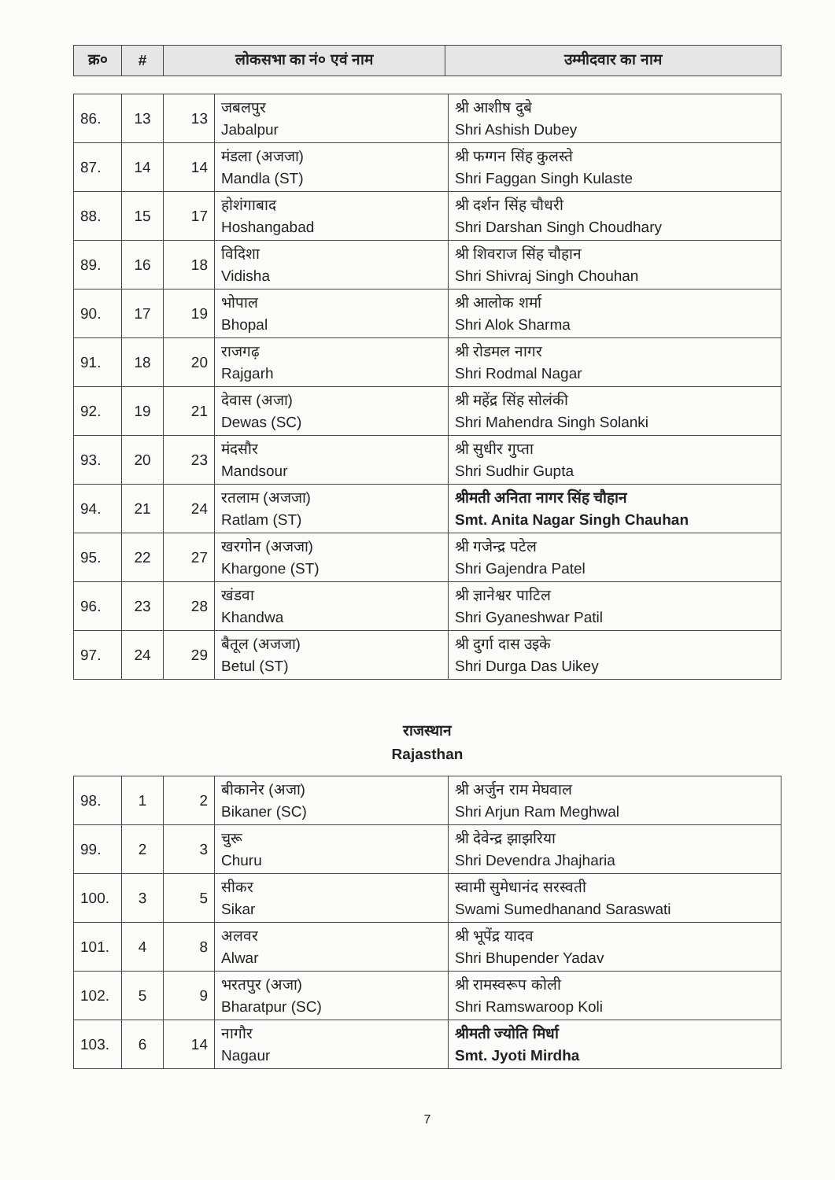| क्र० | # | लोकसभा का नं० एवं नाम | उम्मीदवार का नाम |
| --- | --- | --- | --- |
| 86. | 13 | 13 | जबलपुर Jabalpur | श्री आशीष दुबे Shri Ashish Dubey |
| 87. | 14 | 14 | मंडला (अजजा) Mandla (ST) | श्री फग्गन सिंह कुलस्ते Shri Faggan Singh Kulaste |
| 88. | 15 | 17 | होशंगाबाद Hoshangabad | श्री दर्शन सिंह चौधरी Shri Darshan Singh Choudhary |
| 89. | 16 | 18 | विदिशा Vidisha | श्री शिवराज सिंह चौहान Shri Shivraj Singh Chouhan |
| 90. | 17 | 19 | भोपाल Bhopal | श्री आलोक शर्मा Shri Alok Sharma |
| 91. | 18 | 20 | राजगढ़ Rajgarh | श्री रोडमल नागर Shri Rodmal Nagar |
| 92. | 19 | 21 | देवास (अजा) Dewas (SC) | श्री महेंद्र सिंह सोलंकी Shri Mahendra Singh Solanki |
| 93. | 20 | 23 | मंदसौर Mandsour | श्री सुधीर गुप्ता Shri Sudhir Gupta |
| 94. | 21 | 24 | रतलाम (अजजा) Ratlam (ST) | श्रीमती अनिता नागर सिंह चौहान Smt. Anita Nagar Singh Chauhan |
| 95. | 22 | 27 | खरगोन (अजजा) Khargone (ST) | श्री गजेन्द्र पटेल Shri Gajendra Patel |
| 96. | 23 | 28 | खंडवा Khandwa | श्री ज्ञानेश्वर पाटिल Shri Gyaneshwar Patil |
| 97. | 24 | 29 | बैतूल (अजजा) Betul (ST) | श्री दुर्गा दास उइके Shri Durga Das Uikey |
राजस्थान
Rajasthan
| 98. | 1 | 2 | बीकानेर (अजा) Bikaner (SC) | श्री अर्जुन राम मेघवाल Shri Arjun Ram Meghwal |
| 99. | 2 | 3 | चुरू Churu | श्री देवेन्द्र झाझरिया Shri Devendra Jhajharia |
| 100. | 3 | 5 | सीकर Sikar | स्वामी सुमेधानंद सरस्वती Swami Sumedhanand Saraswati |
| 101. | 4 | 8 | अलवर Alwar | श्री भूपेंद्र यादव Shri Bhupender Yadav |
| 102. | 5 | 9 | भरतपुर (अजा) Bharatpur (SC) | श्री रामस्वरूप कोली Shri Ramswaroop Koli |
| 103. | 6 | 14 | नागौर Nagaur | श्रीमती ज्योति मिर्धा Smt. Jyoti Mirdha |
7